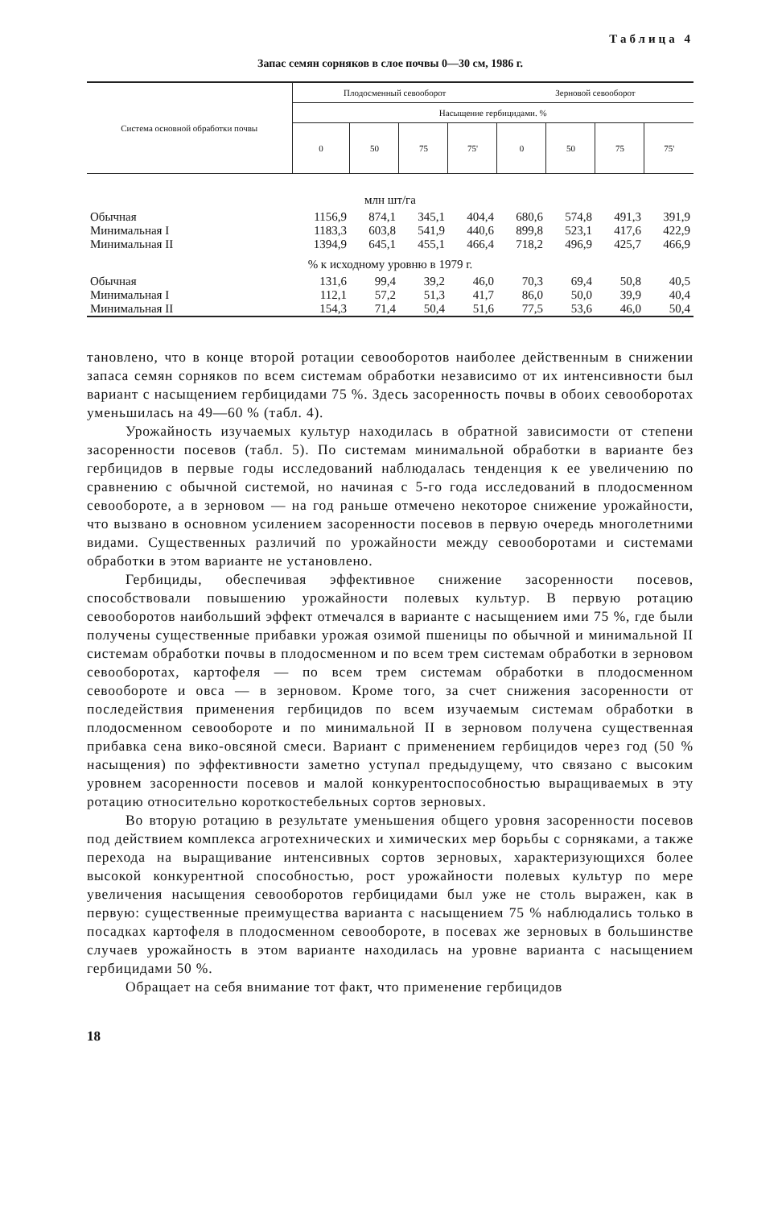Таблица 4
Запас семян сорняков в слое почвы 0—30 см, 1986 г.
| Система основной обработки почвы | Плодосменный севооборот | | | | Зерновой севооборот | | | |
| --- | --- | --- | --- | --- | --- | --- | --- | --- |
| | Насыщение гербицидами. % | | | | | | | |
| | 0 | 50 | 75 | 75' | 0 | 50 | 75 | 75' |
| млн шт/га | | | | | | | | |
| Обычная | 1156,9 | 874,1 | 345,1 | 404,4 | 680,6 | 574,8 | 491,3 | 391,9 |
| Минимальная I | 1183,3 | 603,8 | 541,9 | 440,6 | 899,8 | 523,1 | 417,6 | 422,9 |
| Минимальная II | 1394,9 | 645,1 | 455,1 | 466,4 | 718,2 | 496,9 | 425,7 | 466,9 |
| % к исходному уровню в 1979 г. | | | | | | | | |
| Обычная | 131,6 | 99,4 | 39,2 | 46,0 | 70,3 | 69,4 | 50,8 | 40,5 |
| Минимальная I | 112,1 | 57,2 | 51,3 | 41,7 | 86,0 | 50,0 | 39,9 | 40,4 |
| Минимальная II | 154,3 | 71,4 | 50,4 | 51,6 | 77,5 | 53,6 | 46,0 | 50,4 |
тановлено, что в конце второй ротации севооборотов наиболее действенным в снижении запаса семян сорняков по всем системам обработки независимо от их интенсивности был вариант с насыщением гербицидами 75 %. Здесь засоренность почвы в обоих севооборотах уменьшилась на 49—60 % (табл. 4).
Урожайность изучаемых культур находилась в обратной зависимости от степени засоренности посевов (табл. 5). По системам минимальной обработки в варианте без гербицидов в первые годы исследований наблюдалась тенденция к ее увеличению по сравнению с обычной системой, но начиная с 5-го года исследований в плодосменном севообороте, а в зерновом — на год раньше отмечено некоторое снижение урожайности, что вызвано в основном усилением засоренности посевов в первую очередь многолетними видами. Существенных различий по урожайности между севооборотами и системами обработки в этом варианте не установлено.
Гербициды, обеспечивая эффективное снижение засоренности посевов, способствовали повышению урожайности полевых культур. В первую ротацию севооборотов наибольший эффект отмечался в варианте с насыщением ими 75 %, где были получены существенные прибавки урожая озимой пшеницы по обычной и минимальной II системам обработки почвы в плодосменном и по всем трем системам обработки в зерновом севооборотах, картофеля — по всем трем системам обработки в плодосменном севообороте и овса — в зерновом. Кроме того, за счет снижения засоренности от последействия применения гербицидов по всем изучаемым системам обработки в плодосменном севообороте и по минимальной II в зерновом получена существенная прибавка сена вико-овсяной смеси. Вариант с применением гербицидов через год (50 % насыщения) по эффективности заметно уступал предыдущему, что связано с высоким уровнем засоренности посевов и малой конкурентоспособностью выращиваемых в эту ротацию относительно короткостебельных сортов зерновых.
Во вторую ротацию в результате уменьшения общего уровня засоренности посевов под действием комплекса агротехнических и химических мер борьбы с сорняками, а также перехода на выращивание интенсивных сортов зерновых, характеризующихся более высокой конкурентной способностью, рост урожайности полевых культур по мере увеличения насыщения севооборотов гербицидами был уже не столь выражен, как в первую: существенные преимущества варианта с насыщением 75 % наблюдались только в посадках картофеля в плодосменном севообороте, в посевах же зерновых в большинстве случаев урожайность в этом варианте находилась на уровне варианта с насыщением гербицидами 50 %.
Обращает на себя внимание тот факт, что применение гербицидов
18